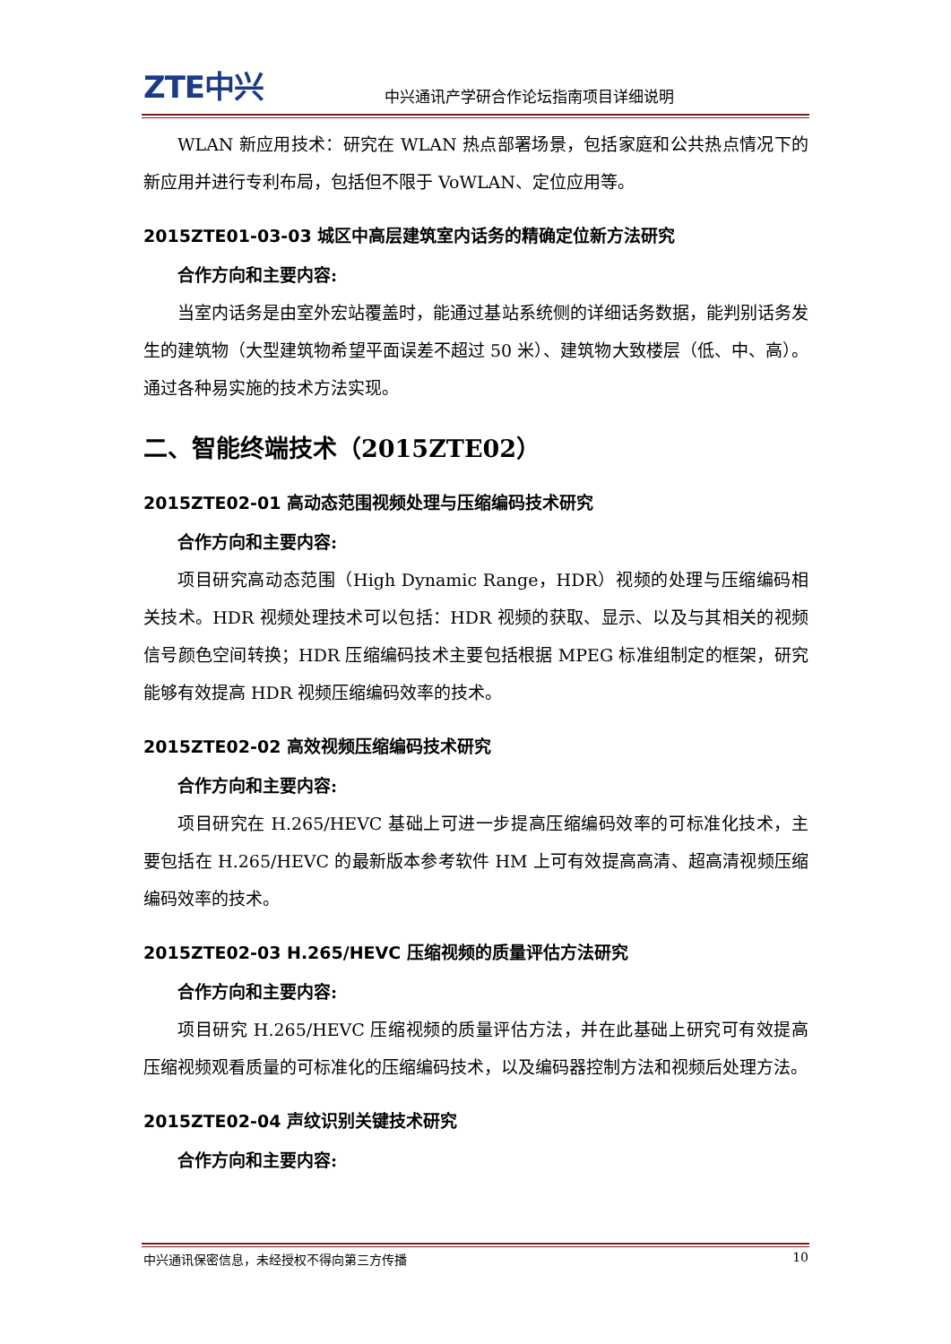ZTE中兴 中兴通讯产学研合作论坛指南项目详细说明
WLAN 新应用技术：研究在 WLAN 热点部署场景，包括家庭和公共热点情况下的新应用并进行专利布局，包括但不限于 VoWLAN、定位应用等。
2015ZTE01-03-03 城区中高层建筑室内话务的精确定位新方法研究
合作方向和主要内容:
当室内话务是由室外宏站覆盖时，能通过基站系统侧的详细话务数据，能判别话务发生的建筑物（大型建筑物希望平面误差不超过 50 米）、建筑物大致楼层（低、中、高）。通过各种易实施的技术方法实现。
二、智能终端技术（2015ZTE02）
2015ZTE02-01 高动态范围视频处理与压缩编码技术研究
合作方向和主要内容:
项目研究高动态范围（High Dynamic Range，HDR）视频的处理与压缩编码相关技术。HDR 视频处理技术可以包括：HDR 视频的获取、显示、以及与其相关的视频信号颜色空间转换；HDR 压缩编码技术主要包括根据 MPEG 标准组制定的框架，研究能够有效提高 HDR 视频压缩编码效率的技术。
2015ZTE02-02 高效视频压缩编码技术研究
合作方向和主要内容:
项目研究在 H.265/HEVC 基础上可进一步提高压缩编码效率的可标准化技术，主要包括在 H.265/HEVC 的最新版本参考软件 HM 上可有效提高高清、超高清视频压缩编码效率的技术。
2015ZTE02-03 H.265/HEVC 压缩视频的质量评估方法研究
合作方向和主要内容:
项目研究 H.265/HEVC 压缩视频的质量评估方法，并在此基础上研究可有效提高压缩视频观看质量的可标准化的压缩编码技术，以及编码器控制方法和视频后处理方法。
2015ZTE02-04 声纹识别关键技术研究
合作方向和主要内容:
中兴通讯保密信息，未经授权不得向第三方传播 10